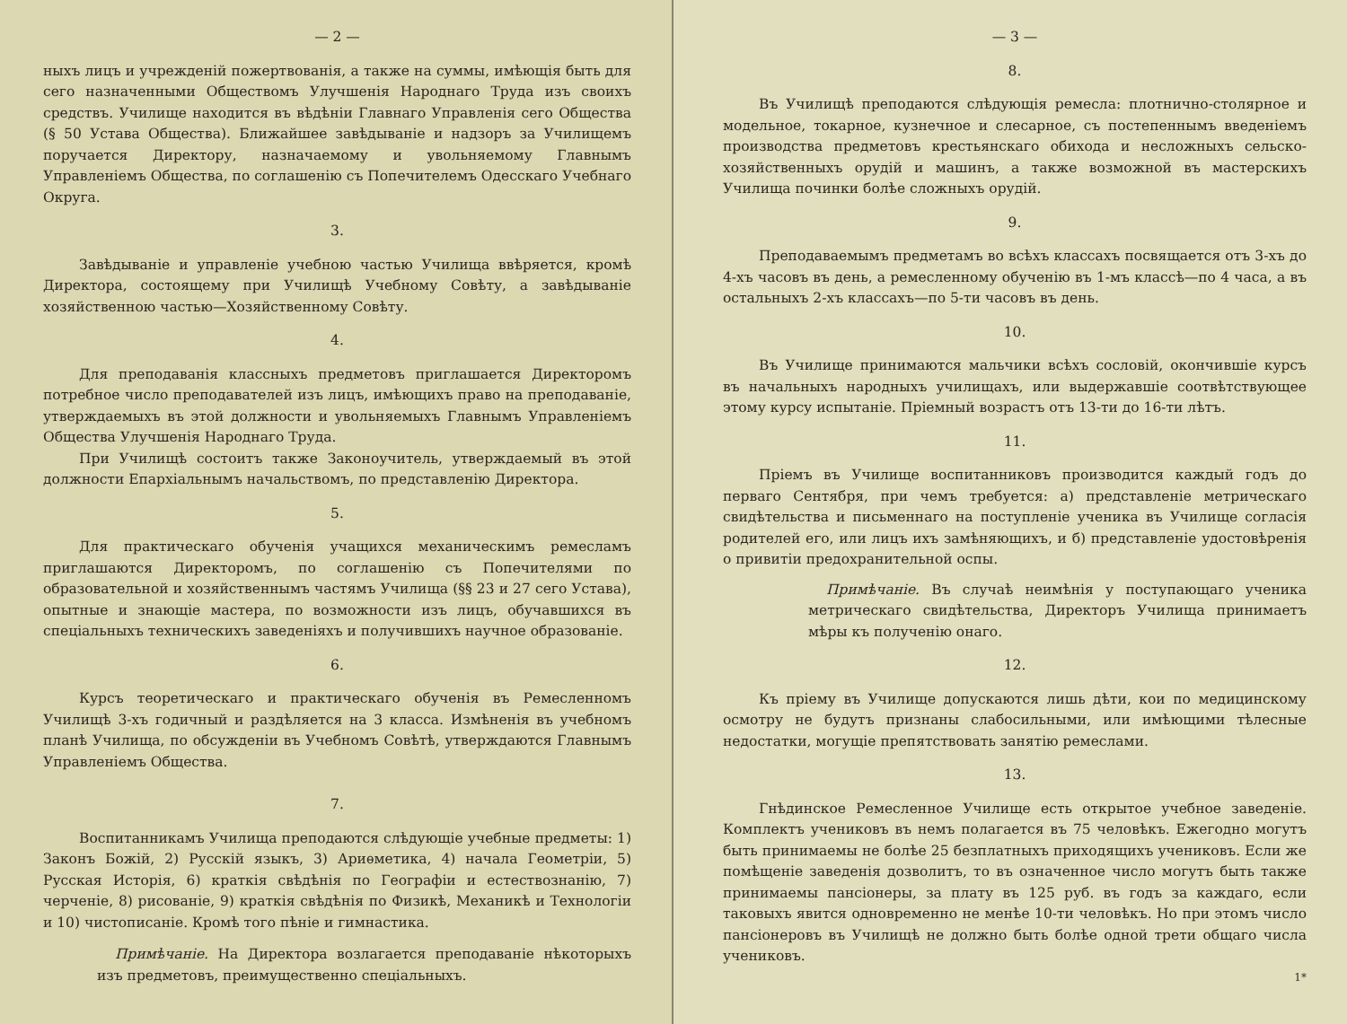— 2 —
ныхъ лицъ и учрежденій пожертвованія, а также на суммы, имѣющія быть для сего назначенными Обществомъ Улучшенія Народнаго Труда изъ своихъ средствъ. Училище находится въ вѣдѣніи Главнаго Управленія сего Общества (§ 50 Устава Общества). Ближайшее завѣдываніе и надзоръ за Училищемъ поручается Директору, назначаемому и увольняемому Главнымъ Управленіемъ Общества, по соглашенію съ Попечителемъ Одесскаго Учебнаго Округа.
3.
Завѣдываніе и управленіе учебною частью Училища ввѣряется, кромѣ Директора, состоящему при Училищѣ Учебному Совѣту, а завѣдываніе хозяйственною частью—Хозяйственному Совѣту.
4.
Для преподаванія классныхъ предметовъ приглашается Директоромъ потребное число преподавателей изъ лицъ, имѣющихъ право на преподаваніе, утверждаемыхъ въ этой должности и увольняемыхъ Главнымъ Управленіемъ Общества Улучшенія Народнаго Труда.
При Училищѣ состоитъ также Законоучитель, утверждаемый въ этой должности Епархіальнымъ начальствомъ, по представленію Директора.
5.
Для практическаго обученія учащихся механическимъ ремесламъ приглашаются Директоромъ, по соглашенію съ Попечителями по образовательной и хозяйственнымъ частямъ Училища (§§ 23 и 27 сего Устава), опытные и знающіе мастера, по возможности изъ лицъ, обучавшихся въ спеціальныхъ техническихъ заведеніяхъ и получившихъ научное образованіе.
6.
Курсъ теоретическаго и практическаго обученія въ Ремесленномъ Училищѣ 3-хъ годичный и раздѣляется на 3 класса. Измѣненія въ учебномъ планѣ Училища, по обсужденіи въ Учебномъ Совѣтѣ, утверждаются Главнымъ Управленіемъ Общества.
7.
Воспитанникамъ Училища преподаются слѣдующіе учебные предметы: 1) Законъ Божій, 2) Русскій языкъ, 3) Ариѳметика, 4) начала Геометріи, 5) Русская Исторія, 6) краткія свѣдѣнія по Географіи и естествознанію, 7) черченіе, 8) рисованіе, 9) краткія свѣдѣнія по Физикѣ, Механикѣ и Технологіи и 10) чистописаніе. Кромѣ того пѣніе и гимнастика.
Примѣчаніе. На Директора возлагается преподаваніе нѣкоторыхъ изъ предметовъ, преимущественно спеціальныхъ.
— 3 —
8.
Въ Училищѣ преподаются слѣдующія ремесла: плотнично-столярное и модельное, токарное, кузнечное и слесарное, съ постепеннымъ введеніемъ производства предметовъ крестьянскаго обихода и несложныхъ сельско-хозяйственныхъ орудій и машинъ, а также возможной въ мастерскихъ Училища починки болѣе сложныхъ орудій.
9.
Преподаваемымъ предметамъ во всѣхъ классахъ посвящается отъ 3-хъ до 4-хъ часовъ въ день, а ремесленному обученію въ 1-мъ классѣ—по 4 часа, а въ остальныхъ 2-хъ классахъ—по 5-ти часовъ въ день.
10.
Въ Училище принимаются мальчики всѣхъ сословій, окончившіе курсъ въ начальныхъ народныхъ училищахъ, или выдержавшіе соотвѣтствующее этому курсу испытаніе. Пріемный возрастъ отъ 13-ти до 16-ти лѣтъ.
11.
Пріемъ въ Училище воспитанниковъ производится каждый годъ до перваго Сентября, при чемъ требуется: а) представленіе метрическаго свидѣтельства и письменнаго на поступленіе ученика въ Училище согласія родителей его, или лицъ ихъ замѣняющихъ, и б) представленіе удостовѣренія о привитіи предохранительной оспы.
Примѣчаніе. Въ случаѣ неимѣнія у поступающаго ученика метрическаго свидѣтельства, Директоръ Училища принимаетъ мѣры къ полученію онаго.
12.
Къ пріему въ Училище допускаются лишь дѣти, кои по медицинскому осмотру не будутъ признаны слабосильными, или имѣющими тѣлесные недостатки, могущіе препятствовать занятію ремеслами.
13.
Гнѣдинское Ремесленное Училище есть открытое учебное заведеніе. Комплектъ учениковъ въ немъ полагается въ 75 человѣкъ. Ежегодно могутъ быть принимаемы не болѣе 25 безплатныхъ приходящихъ учениковъ. Если же помѣщеніе заведенія дозволитъ, то въ означенное число могутъ быть также принимаемы пансіонеры, за плату въ 125 руб. въ годъ за каждаго, если таковыхъ явится одновременно не менѣе 10-ти человѣкъ. Но при этомъ число пансіонеровъ въ Училищѣ не должно быть болѣе одной трети общаго числа учениковъ.
1*